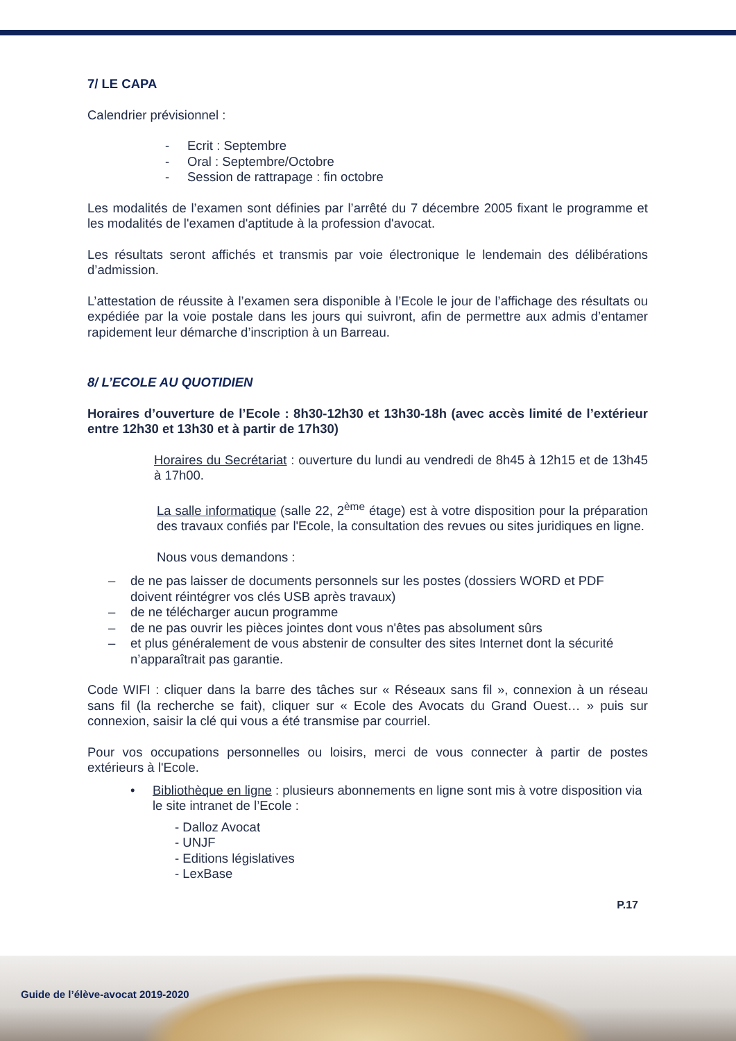7/ LE CAPA
Calendrier prévisionnel :
- Ecrit : Septembre
- Oral : Septembre/Octobre
- Session de rattrapage : fin octobre
Les modalités de l’examen sont définies par l’arrêté du 7 décembre 2005 fixant le programme et les modalités de l'examen d'aptitude à la profession d'avocat.
Les résultats seront affichés et transmis par voie électronique le lendemain des délibérations d’admission.
L’attestation de réussite à l’examen sera disponible à l’Ecole le jour de l’affichage des résultats ou expédiée par la voie postale dans les jours qui suivront, afin de permettre aux admis d’entamer rapidement leur démarche d’inscription à un Barreau.
8/ L’ECOLE AU QUOTIDIEN
Horaires d’ouverture de l’Ecole : 8h30-12h30 et 13h30-18h (avec accès limité de l’extérieur entre 12h30 et 13h30 et à partir de 17h30)
Horaires du Secrétariat : ouverture du lundi au vendredi de 8h45 à 12h15 et de 13h45 à 17h00.
La salle informatique (salle 22, 2<sup>ème</sup> étage) est à votre disposition pour la préparation des travaux confiés par l'Ecole, la consultation des revues ou sites juridiques en ligne.
Nous vous demandons :
– de ne pas laisser de documents personnels sur les postes (dossiers WORD et PDF doivent réintégrer vos clés USB après travaux)
– de ne télécharger aucun programme
– de ne pas ouvrir les pièces jointes dont vous n'êtes pas absolument sûrs
– et plus généralement de vous abstenir de consulter des sites Internet dont la sécurité n’apparaîtrait pas garantie.
Code WIFI : cliquer dans la barre des tâches sur « Réseaux sans fil », connexion à un réseau sans fil (la recherche se fait), cliquer sur « Ecole des Avocats du Grand Ouest… » puis sur connexion, saisir la clé qui vous a été transmise par courriel.
Pour vos occupations personnelles ou loisirs, merci de vous connecter à partir de postes extérieurs à l'Ecole.
• Bibliothèque en ligne : plusieurs abonnements en ligne sont mis à votre disposition via le site intranet de l’Ecole :
- Dalloz Avocat
- UNJF
- Editions législatives
- LexBase
P.17
Guide de l’élève-avocat 2019-2020